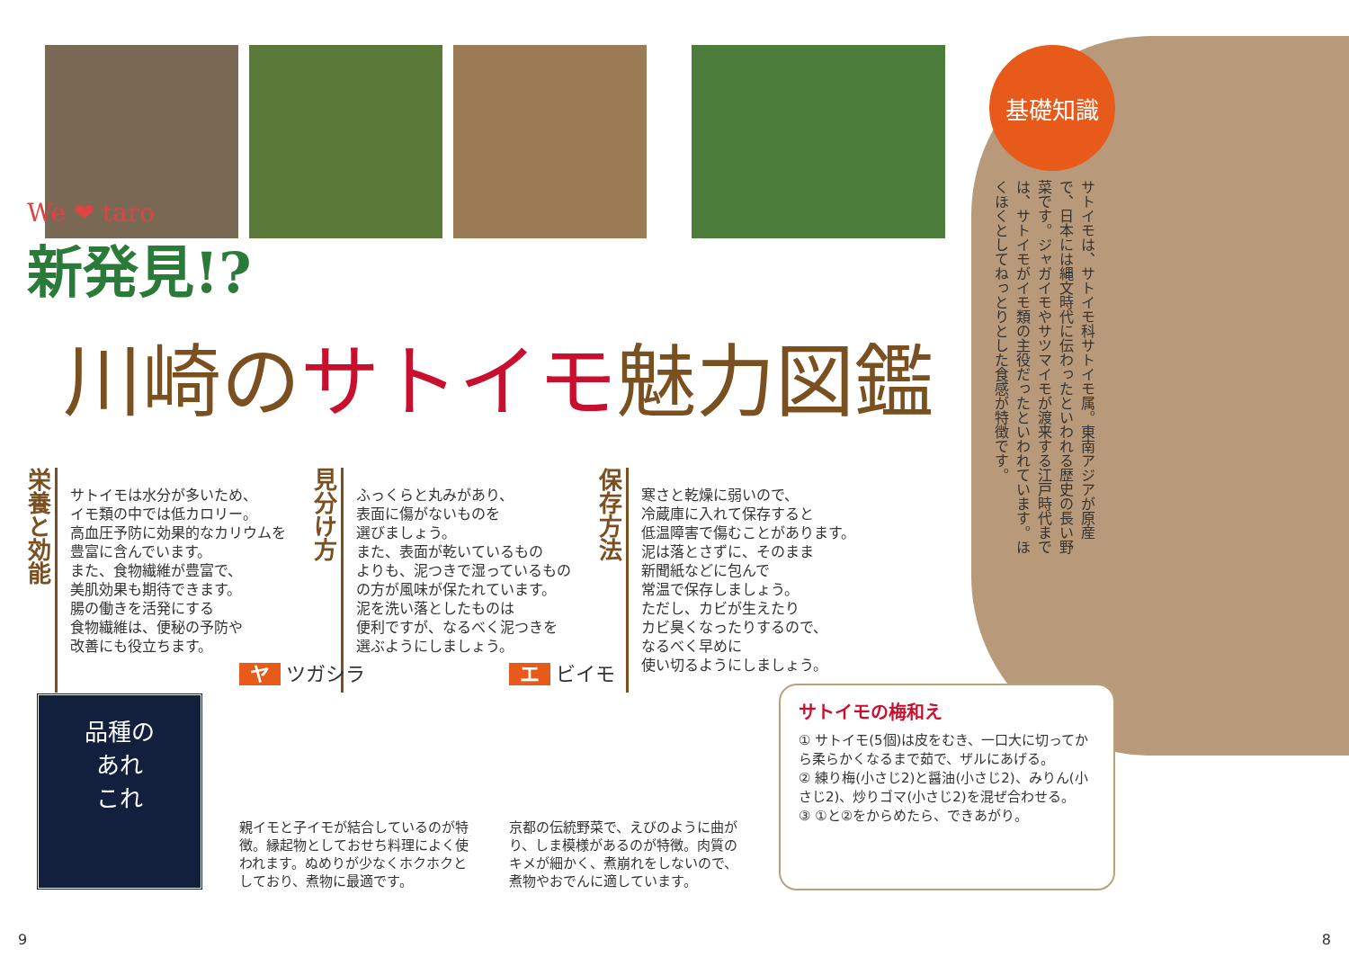We ❤ taro
新発見!?
川崎のサトイモ魅力図鑑
栄養と効能
サトイモは水分が多いため、
イモ類の中では低カロリー。
高血圧予防に効果的なカリウムを
豊富に含んでいます。
また、食物繊維が豊富で、
美肌効果も期待できます。
腸の働きを活発にする
食物繊維は、便秘の予防や
改善にも役立ちます。
見分け方
ふっくらと丸みがあり、
表面に傷がないものを
選びましょう。
また、表面が乾いているもの
よりも、泥つきで湿っているもの
の方が風味が保たれています。
泥を洗い落としたものは
便利ですが、なるべく泥つきを
選ぶようにしましょう。
保存方法
寒さと乾燥に弱いので、
冷蔵庫に入れて保存すると
低温障害で傷むことがあります。
泥は落とさずに、そのまま
新聞紙などに包んで
常温で保存しましょう。
ただし、カビが生えたり
カビ臭くなったりするので、
なるべく早めに
使い切るようにしましょう。
基礎知識
サトイモは、サトイモ科サトイモ属。東南アジアが原産で、日本には縄文時代に伝わったといわれる歴史の長い野菜です。ジャガイモやサツマイモが渡来する江戸時代までは、サトイモがイモ類の主役だったといわれています。ほくほくとしてねっとりとした食感が特徴です。
品種の
あれ
これ
ヤ ツガシラ
親イモと子イモが結合しているのが特徴。縁起物としておせち料理によく使われます。ぬめりが少なくホクホクとしており、煮物に最適です。
エ ビイモ
京都の伝統野菜で、えびのように曲がり、しま模様があるのが特徴。肉質のキメが細かく、煮崩れをしないので、煮物やおでんに適しています。
サトイモの梅和え
① サトイモ(5個)は皮をむき、一口大に切ってから柔らかくなるまで茹で、ザルにあげる。
② 練り梅(小さじ2)と醤油(小さじ2)、みりん(小さじ2)、炒りゴマ(小さじ2)を混ぜ合わせる。
③ ①と②をからめたら、できあがり。
9 8